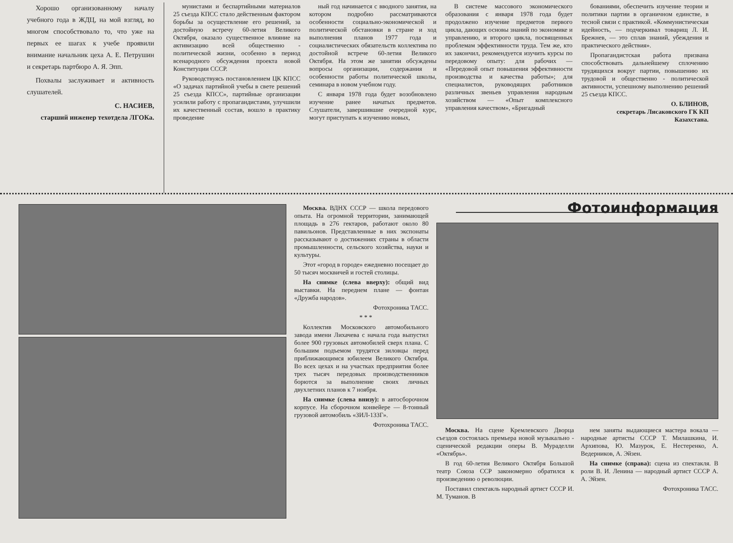Хорошо организованному началу учебного года в ЖДЦ, на мой взгляд, во многом способствовало то, что уже на первых ее шагах к учебе проявили внимание начальник цеха А. Е. Петрушин и секретарь партбюро А. Я. Эпп.
Похвалы заслуживает и активность слушателей.
С. НАСИЕВ,
старший инженер техотдела ЛГОКа.
мунистами и беспартийными материалов 25 съезда КПСС стало действенным фактором борьбы за осуществление его решений, за достойную встречу 60-летия Великого Октября, оказало существенное влияние на активизацию всей общественно - политической жизни, особенно в период всенародного обсуждения проекта новой Конституции СССР.
Руководствуясь постановлением ЦК КПСС «О задачах партийной учебы в свете решений 25 съезда КПСС», партийные организации усилили работу с пропагандистами, улучшили их качественный состав, вошло в практику проведение
ный год начинается с вводного занятия, на котором подробно рассматриваются особенности социально-экономической и политической обстановки в стране и ход выполнения планов 1977 года и социалистических обязательств коллектива по достойной встрече 60-летия Великого Октября. На этом же занятии обсуждены вопросы организации, содержания и особенности работы политической школы, семинара в новом учебном году.
С января 1978 года будет возобновлено изучение ранее начатых предметов. Слушатели, завершившие очередной курс, могут приступать к изучению новых,
В системе массового экономического образования с января 1978 года будет продолжено изучение предметов первого цикла, дающих основы знаний по экономике и управлению, и второго цикла, посвященных проблемам эффективности труда. Тем же, кто их закончил, рекомендуется изучить курсы по передовому опыту: для рабочих — «Передовой опыт повышения эффективности производства и качества работы»; для специалистов, руководящих работников различных звеньев управления народным хозяйством — «Опыт комплексного управления качеством», «Бригадный
бованиями, обеспечить изучение теории и политики партии в органичном единстве, в тесной связи с практикой. «Коммунистическая идейность, — подчеркивал товарищ Л. И. Брежнев, — это сплав знаний, убеждения и практического действия».
Пропагандистская работа призвана способствовать дальнейшему сплочению трудящихся вокруг партии, повышению их трудовой и общественно - политической активности, успешному выполнению решений 25 съезда КПСС.
О. БЛИНОВ,
секретарь Лисаковского ГК КП Казахстана.
Москва. ВДНХ СССР — школа передового опыта. На огромной территории, занимающей площадь в 276 гектаров, работают около 80 павильонов. Представленные в них экспонаты рассказывают о достижениях страны в области промышленности, сельского хозяйства, науки и культуры.
Этот «город в городе» ежедневно посещает до 50 тысяч москвичей и гостей столицы.
На снимке (слева вверху): общий вид выставки. На переднем плане — фонтан «Дружба народов».
Фотохроника ТАСС.
* * *
Коллектив Московского автомобильного завода имени Лихачева с начала года выпустил более 900 грузовых автомобилей сверх плана. С большим подъемом трудятся зиловцы перед приближающимся юбилеем Великого Октября. Во всех цехах и на участках предприятия более трех тысяч передовых производственников борются за выполнение своих личных двухлетних планов к 7 ноября.
На снимке (слева внизу): в автосборочном корпусе. На сборочном конвейере — 8-тонный грузовой автомобиль «ЗИЛ-133Г».
Фотохроника ТАСС.
Фотоинформация
Москва. На сцене Кремлевского Дворца съездов состоялась премьера новой музыкально - сценической редакции оперы В. Мураделли «Октябрь».
В год 60-летия Великого Октября Большой театр Союза ССР закономерно обратился к произведению о революции.
Поставил спектакль народный артист СССР И. М. Туманов. В
нем заняты выдающиеся мастера вокала — народные артисты СССР Т. Милашкина, И. Архипова, Ю. Мазурок, Е. Нестеренко, А. Ведерников, А. Эйзен.
На снимке (справа): сцена из спектакля. В роли В. И. Ленина — народный артист СССР А. А. Эйзен.
Фотохроника ТАСС.